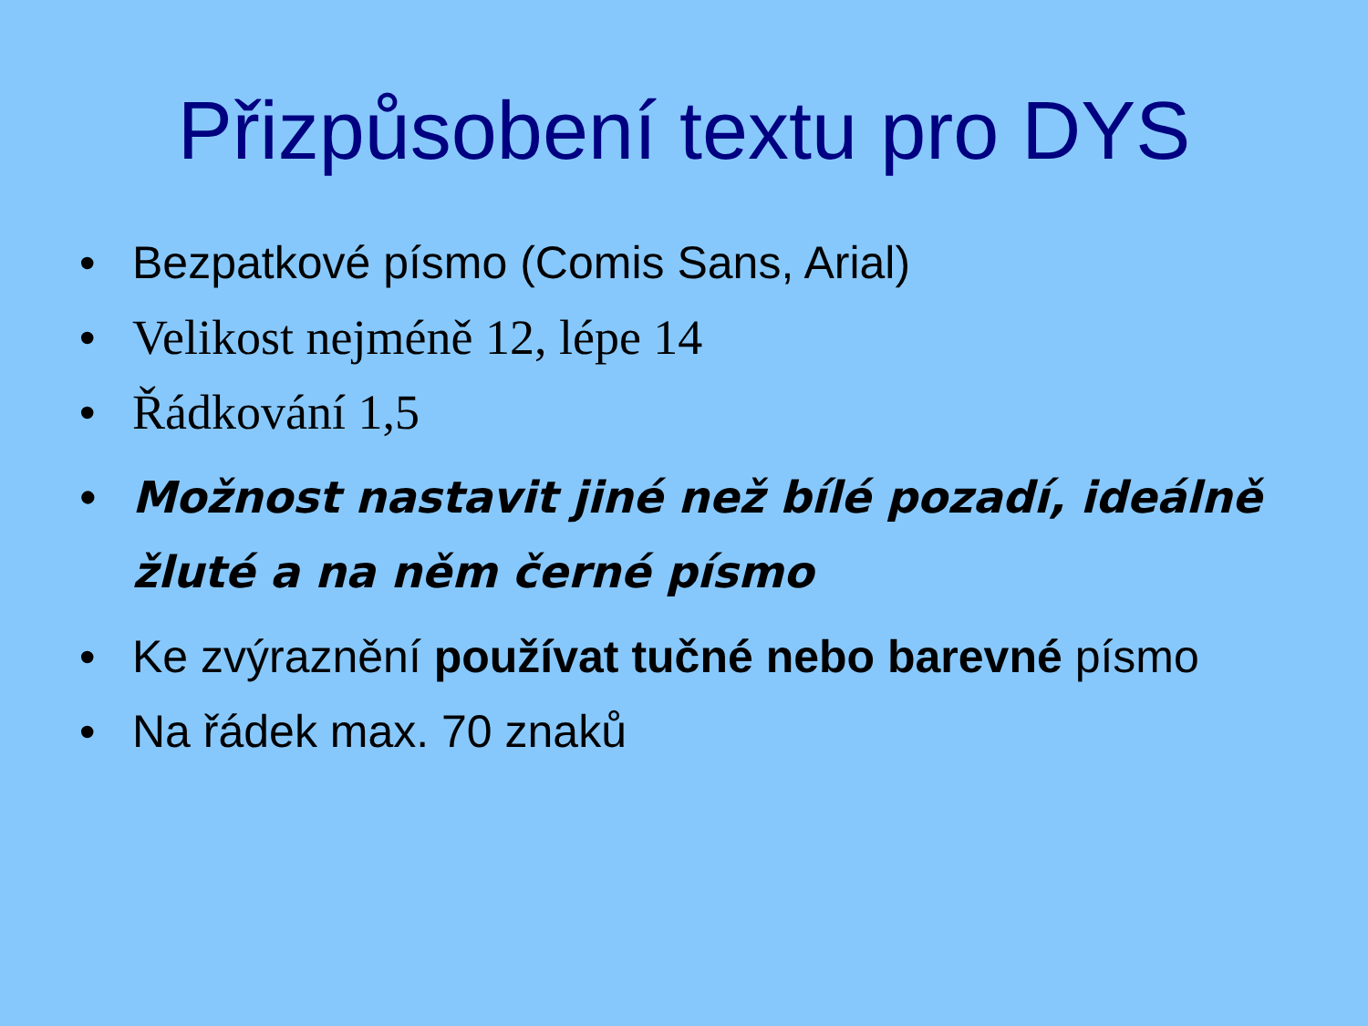Přizpůsobení textu pro DYS
• Bezpatkové písmo (Comis Sans, Arial)
• Velikost nejméně 12, lépe 14
• Řádkování 1,5
• Možnost nastavit jiné než bílé pozadí, ideálně žluté a na něm černé písmo
• Ke zvýraznění používat tučné nebo barevné písmo
• Na řádek max. 70 znaků